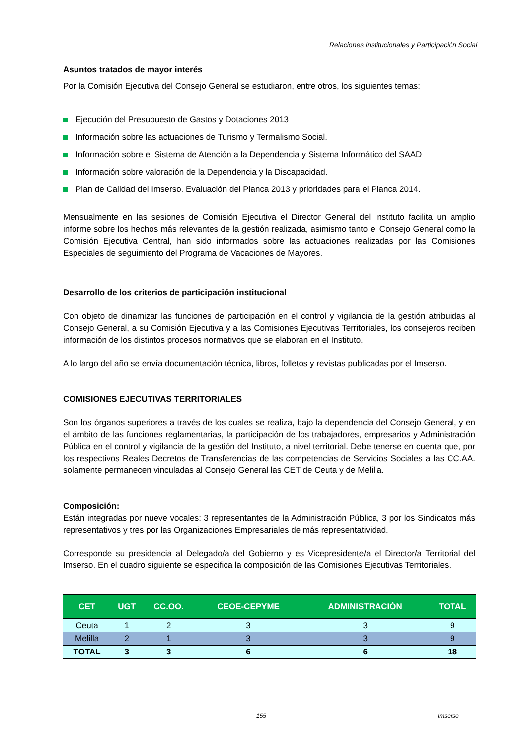Relaciones institucionales y Participación Social
Asuntos tratados de mayor interés
Por la Comisión Ejecutiva del Consejo General se estudiaron, entre otros, los siguientes temas:
Ejecución del Presupuesto de Gastos y Dotaciones 2013
Información sobre las actuaciones de Turismo y Termalismo Social.
Información sobre el Sistema de Atención a la Dependencia y Sistema Informático del SAAD
Información sobre valoración de la Dependencia y la Discapacidad.
Plan de Calidad del Imserso. Evaluación del Planca 2013 y prioridades para el Planca 2014.
Mensualmente en las sesiones de Comisión Ejecutiva el Director General del Instituto facilita un amplio informe sobre los hechos más relevantes de la gestión realizada, asimismo tanto el Consejo General como la Comisión Ejecutiva Central, han sido informados sobre las actuaciones realizadas por las Comisiones Especiales de seguimiento del Programa de Vacaciones de Mayores.
Desarrollo de los criterios de participación institucional
Con objeto de dinamizar las funciones de participación en el control y vigilancia de la gestión atribuidas al Consejo General, a su Comisión Ejecutiva y a las Comisiones Ejecutivas Territoriales, los consejeros reciben información de los distintos procesos normativos que se elaboran en el Instituto.
A lo largo del año se envía documentación técnica, libros, folletos y revistas publicadas por el Imserso.
COMISIONES EJECUTIVAS TERRITORIALES
Son los órganos superiores a través de los cuales se realiza, bajo la dependencia del Consejo General, y en el ámbito de las funciones reglamentarias, la participación de los trabajadores, empresarios y Administración Pública en el control y vigilancia de la gestión del Instituto, a nivel territorial. Debe tenerse en cuenta que, por los respectivos Reales Decretos de Transferencias de las competencias de Servicios Sociales a las CC.AA. solamente permanecen vinculadas al Consejo General las CET de Ceuta y de Melilla.
Composición:
Están integradas por nueve vocales: 3 representantes de la Administración Pública, 3 por los Sindicatos más representativos y tres por las Organizaciones Empresariales de más representatividad.
Corresponde su presidencia al Delegado/a del Gobierno y es Vicepresidente/a el Director/a Territorial del Imserso. En el cuadro siguiente se especifica la composición de las Comisiones Ejecutivas Territoriales.
| CET | UGT | CC.OO. | CEOE-CEPYME | ADMINISTRACIÓN | TOTAL |
| --- | --- | --- | --- | --- | --- |
| Ceuta | 1 | 2 | 3 | 3 | 9 |
| Melilla | 2 | 1 | 3 | 3 | 9 |
| TOTAL | 3 | 3 | 6 | 6 | 18 |
155 Imserso